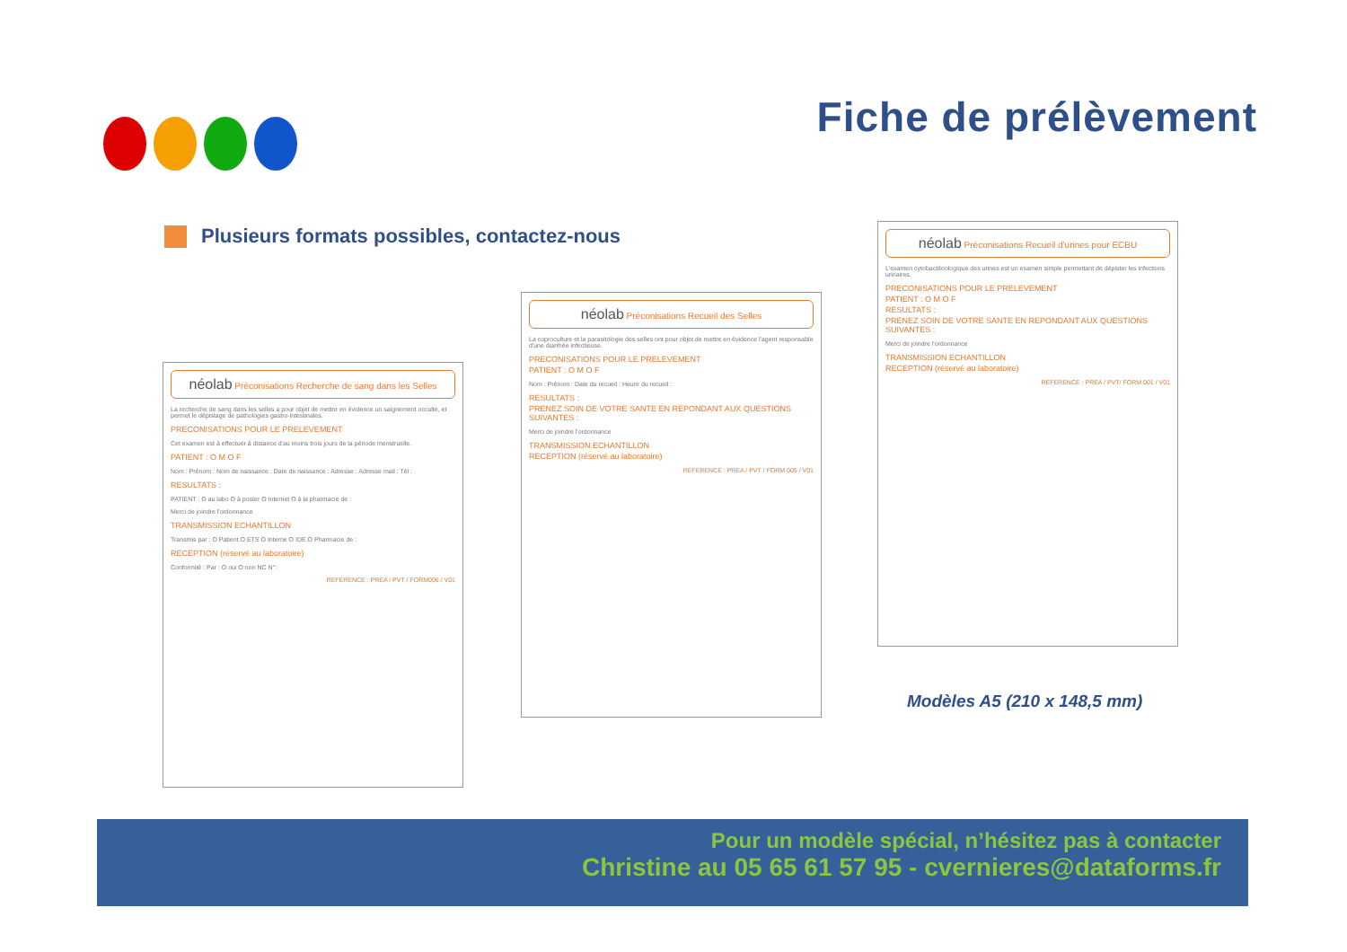Fiche de prélèvement
Plusieurs formats possibles, contactez-nous
néolab Préconisations Recherche de sang dans les Selles
La recherche de sang dans les selles a pour objet de mettre en évidence un saignement occulte, et permet le dépistage de pathologies gastro-intestinales.
PRECONISATIONS POUR LE PRELEVEMENT
Cet examen est à effectuer à distance d'au moins trois jours de la période menstruelle.
PATIENT : O M O F
Nom : Prénom : Nom de naissance : Date de naissance : Adresse : Adresse mail : Tél :
RESULTATS :
PATIENT : O au labo O à poster O Internet O à la pharmacie de :
Merci de joindre l'ordonnance
TRANSMISSION ECHANTILLON
Transmis par : O Patient O ETS O Interne O IDE O Pharmacie de :
RECEPTION (réservé au laboratoire)
Conformité : Par : O oui O non NC N°:
REFERENCE : PREA / PVT / FORM006 / V01
néolab Préconisations Recueil des Selles
La coproculture et la parasitologie des selles ont pour objet de mettre en évidence l'agent responsable d'une diarrhée infectieuse.
PRECONISATIONS POUR LE PRELEVEMENT
PATIENT : O M O F
Nom : Prénom : Date du recueil : Heure du recueil :
RESULTATS :
PRENEZ SOIN DE VOTRE SANTE EN REPONDANT AUX QUESTIONS SUIVANTES :
Merci de joindre l'ordonnance
TRANSMISSION ECHANTILLON
RECEPTION (réservé au laboratoire)
REFERENCE : PREA / PVT / FORM 005 / V01
néolab Préconisations Recueil d'urines pour ECBU
L'examen cytobactériologique des urines est un examen simple permettant de dépister les infections urinaires.
PRECONISATIONS POUR LE PRELEVEMENT
PATIENT : O M O F
RESULTATS :
PRENEZ SOIN DE VOTRE SANTE EN REPONDANT AUX QUESTIONS SUIVANTES :
Merci de joindre l'ordonnance
TRANSMISSION ECHANTILLON
RECEPTION (réservé au laboratoire)
REFERENCE : PREA / PVT/ FORM 001 / V01
Modèles A5 (210 x 148,5 mm)
Pour un modèle spécial, n’hésitez pas à contacter
Christine au 05 65 61 57 95 - cvernieres@dataforms.fr